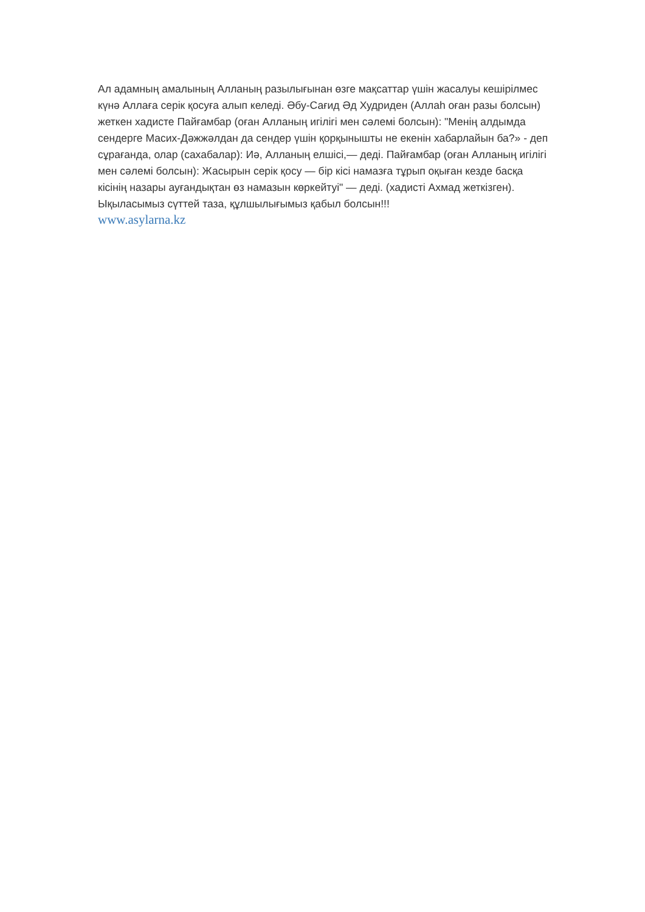Ал адамның амалының Алланың разылығынан өзге мақсаттар үшін жасалуы кешірілмес күнә Аллаға серік қосуға алып келеді. Әбу-Сағид Әд Худриден (Аллаһ оған разы болсын) жеткен хадисте Пайғамбар (оған Алланың игілігі мен сәлемі болсын): "Менің алдымда сендерге Масих-Дәжжәлдан да сендер үшін қорқынышты не екенін хабарлайын ба?» - деп сұрағанда, олар (сахабалар): Иә, Алланың елшісі,— деді. Пайғамбар (оған Алланың игілігі мен сәлемі болсын): Жасырын серік қосу — бір кісі намазға тұрып оқыған кезде басқа кісінің назары ауғандықтан өз намазын көркейтуі" — деді. (хадисті Ахмад жеткізген).
Ықыласымыз сүттей таза, құлшылығымыз қабыл болсын!!!
www.asylarna.kz